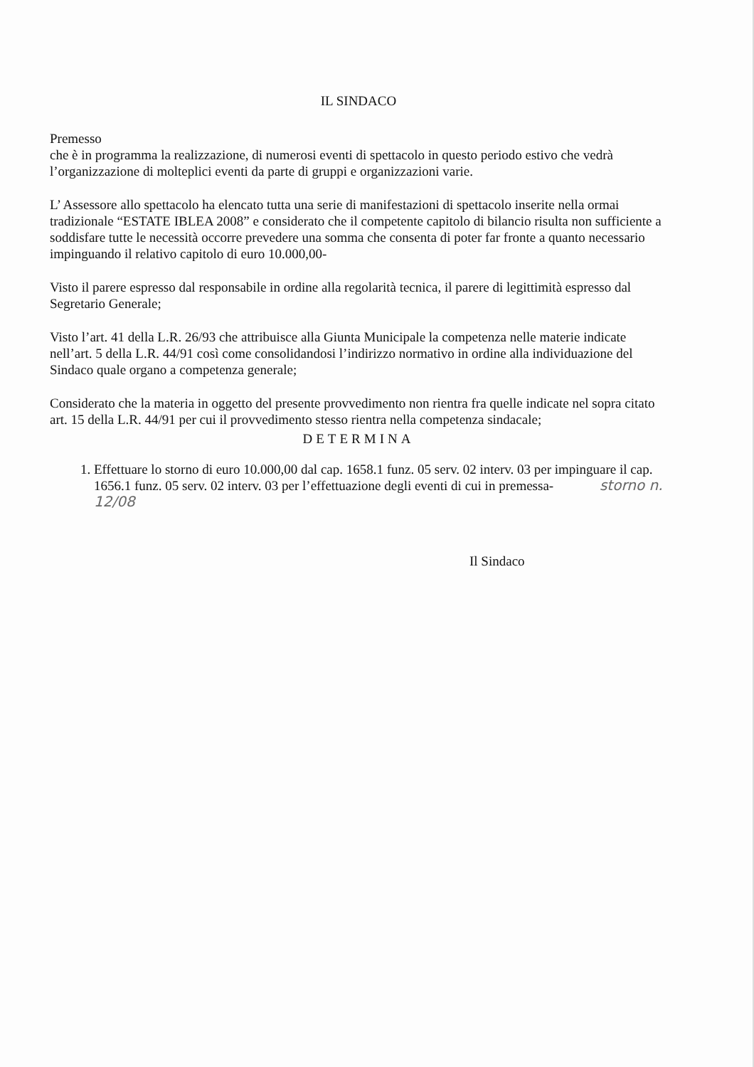IL SINDACO
Premesso
che è in programma la realizzazione, di numerosi eventi di spettacolo in questo periodo estivo che vedrà l’organizzazione di molteplici eventi da parte di gruppi e organizzazioni varie.
L’ Assessore allo spettacolo ha elencato tutta una serie di manifestazioni di spettacolo inserite nella ormai tradizionale “ESTATE IBLEA 2008” e considerato che il competente capitolo di bilancio risulta non sufficiente a soddisfare tutte le necessità occorre prevedere una somma che consenta di poter far fronte a quanto necessario impinguando il relativo capitolo di euro 10.000,00-
Visto il parere espresso dal responsabile in ordine alla regolarità tecnica, il parere di legittimità espresso dal Segretario Generale;
Visto l’art. 41 della L.R. 26/93 che attribuisce alla Giunta Municipale la competenza nelle materie indicate nell’art. 5 della L.R. 44/91 così come consolidandosi l’indirizzo normativo in ordine alla individuazione del Sindaco quale organo a competenza generale;
Considerato che la materia in oggetto del presente provvedimento non rientra fra quelle indicate nel sopra citato art. 15 della L.R. 44/91 per cui il provvedimento stesso rientra nella competenza sindacale;
DETERMINA
1. Effettuare lo storno di euro 10.000,00 dal cap. 1658.1 funz. 05 serv. 02 interv. 03 per impinguare il cap. 1656.1 funz. 05 serv. 02 interv. 03 per l’effettuazione degli eventi di cui in premessa- storno n. 12/08
Il Sindaco